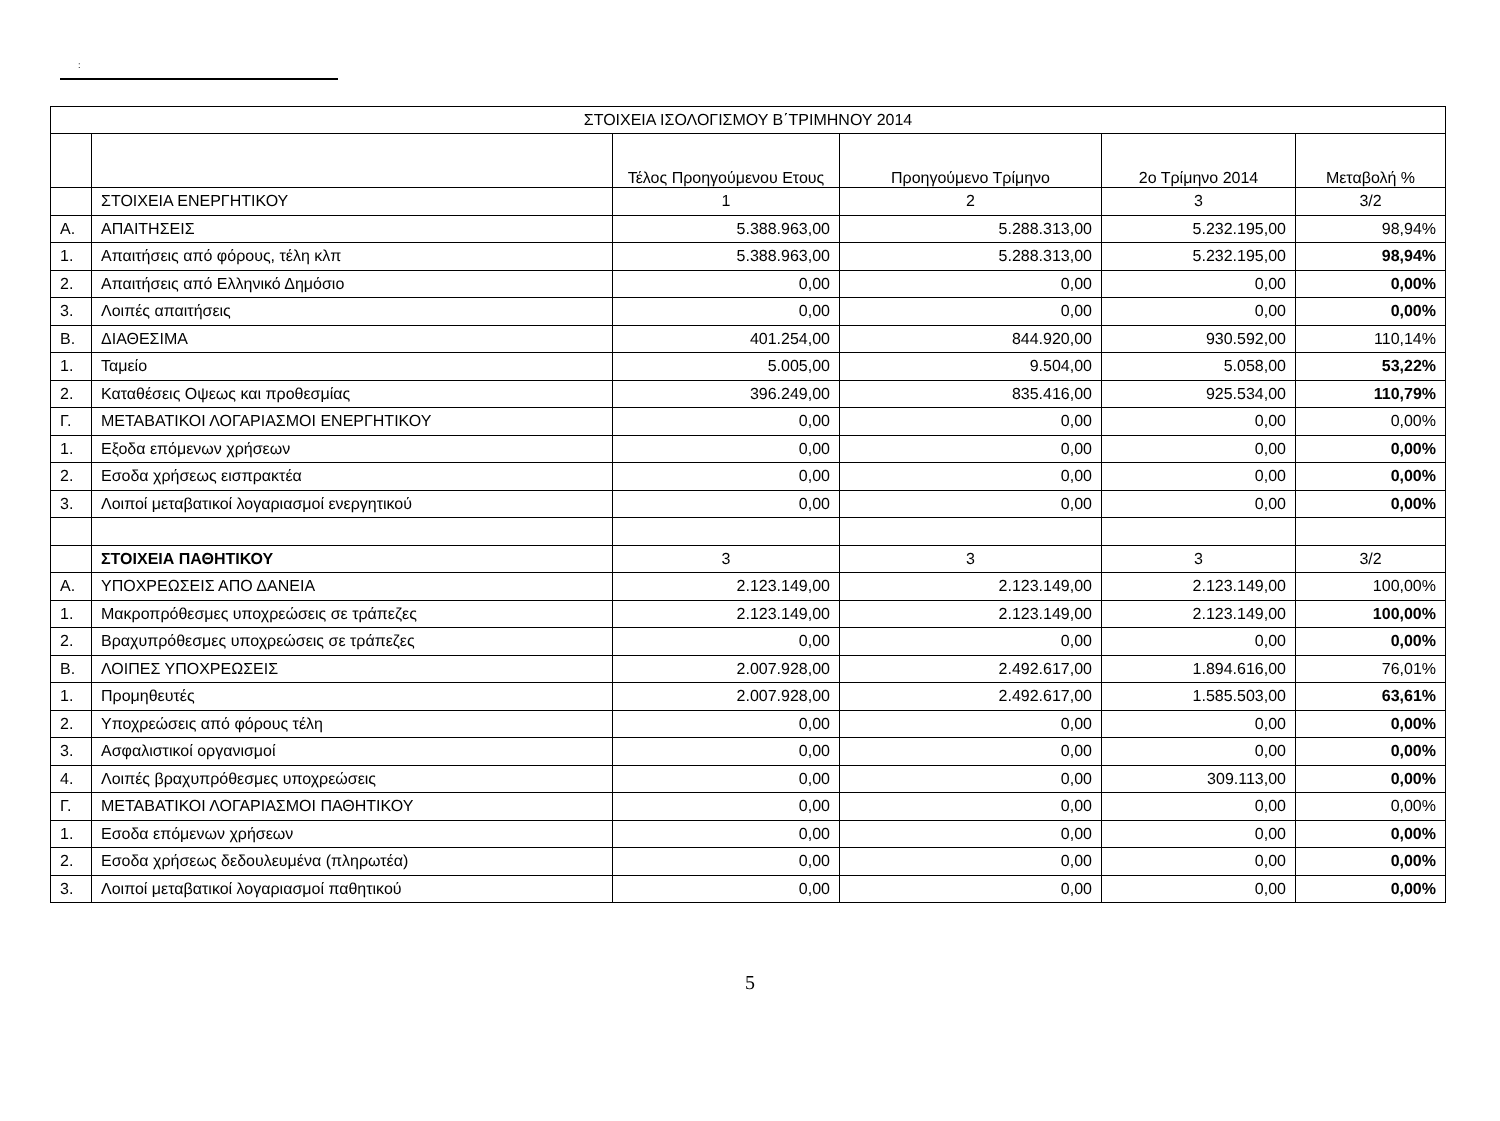:
| ΣΤΟΙΧΕΙΑ ΙΣΟΛΟΓΙΣΜΟΥ Β΄ΤΡΙΜΗΝΟΥ 2014 | | | | | |
| --- | --- | --- | --- | --- | --- |
| | | Τέλος Προηγούμενου Ετους | Προηγούμενο Τρίμηνο | 2ο Τρίμηνο 2014 | Μεταβολή % |
| | ΣΤΟΙΧΕΙΑ ΕΝΕΡΓΗΤΙΚΟΥ | 1 | 2 | 3 | 3/2 |
| Α. | ΑΠΑΙΤΗΣΕΙΣ | 5.388.963,00 | 5.288.313,00 | 5.232.195,00 | 98,94% |
| 1. | Απαιτήσεις από φόρους, τέλη κλπ | 5.388.963,00 | 5.288.313,00 | 5.232.195,00 | 98,94% |
| 2. | Απαιτήσεις από Ελληνικό Δημόσιο | 0,00 | 0,00 | 0,00 | 0,00% |
| 3. | Λοιπές απαιτήσεις | 0,00 | 0,00 | 0,00 | 0,00% |
| Β. | ΔΙΑΘΕΣΙΜΑ | 401.254,00 | 844.920,00 | 930.592,00 | 110,14% |
| 1. | Ταμείο | 5.005,00 | 9.504,00 | 5.058,00 | 53,22% |
| 2. | Καταθέσεις Οψεως και προθεσμίας | 396.249,00 | 835.416,00 | 925.534,00 | 110,79% |
| Γ. | ΜΕΤΑΒΑΤΙΚΟΙ ΛΟΓΑΡΙΑΣΜΟΙ ΕΝΕΡΓΗΤΙΚΟΥ | 0,00 | 0,00 | 0,00 | 0,00% |
| 1. | Εξοδα επόμενων χρήσεων | 0,00 | 0,00 | 0,00 | 0,00% |
| 2. | Εσοδα χρήσεως εισπρακτέα | 0,00 | 0,00 | 0,00 | 0,00% |
| 3. | Λοιποί μεταβατικοί λογαριασμοί ενεργητικού | 0,00 | 0,00 | 0,00 | 0,00% |
| | ΣΤΟΙΧΕΙΑ ΠΑΘΗΤΙΚΟΥ | 3 | 3 | 3 | 3/2 |
| Α. | ΥΠΟΧΡΕΩΣΕΙΣ ΑΠΟ ΔΑΝΕΙΑ | 2.123.149,00 | 2.123.149,00 | 2.123.149,00 | 100,00% |
| 1. | Μακροπρόθεσμες υποχρεώσεις σε τράπεζες | 2.123.149,00 | 2.123.149,00 | 2.123.149,00 | 100,00% |
| 2. | Βραχυπρόθεσμες υποχρεώσεις σε τράπεζες | 0,00 | 0,00 | 0,00 | 0,00% |
| Β. | ΛΟΙΠΕΣ ΥΠΟΧΡΕΩΣΕΙΣ | 2.007.928,00 | 2.492.617,00 | 1.894.616,00 | 76,01% |
| 1. | Προμηθευτές | 2.007.928,00 | 2.492.617,00 | 1.585.503,00 | 63,61% |
| 2. | Υποχρεώσεις από φόρους τέλη | 0,00 | 0,00 | 0,00 | 0,00% |
| 3. | Ασφαλιστικοί οργανισμοί | 0,00 | 0,00 | 0,00 | 0,00% |
| 4. | Λοιπές βραχυπρόθεσμες υποχρεώσεις | 0,00 | 0,00 | 309.113,00 | 0,00% |
| Γ. | ΜΕΤΑΒΑΤΙΚΟΙ ΛΟΓΑΡΙΑΣΜΟΙ ΠΑΘΗΤΙΚΟΥ | 0,00 | 0,00 | 0,00 | 0,00% |
| 1. | Εσοδα επόμενων χρήσεων | 0,00 | 0,00 | 0,00 | 0,00% |
| 2. | Εσοδα χρήσεως δεδουλευμένα (πληρωτέα) | 0,00 | 0,00 | 0,00 | 0,00% |
| 3. | Λοιποί μεταβατικοί λογαριασμοί παθητικού | 0,00 | 0,00 | 0,00 | 0,00% |
5